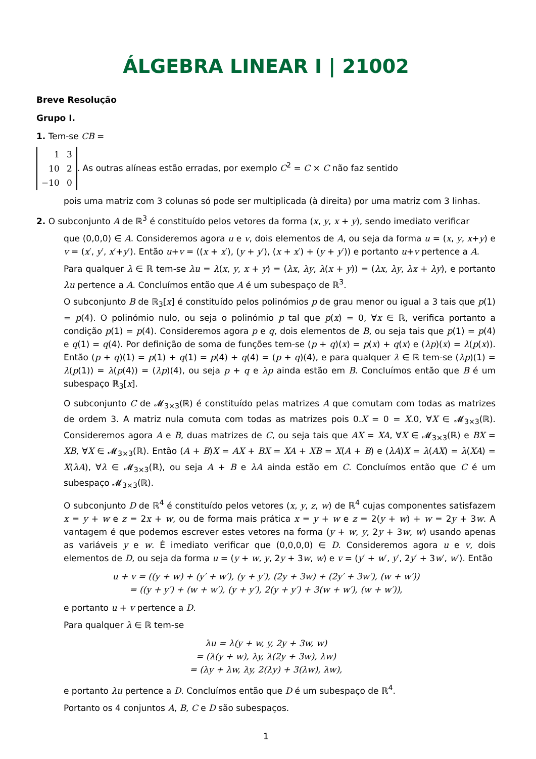ÁLGEBRA LINEAR I | 21002
Breve Resolução
Grupo I.
1. Tem-se CB =
| 1 | 3 |
| 10 | 2 |
| −10 | 0 |
. As outras alíneas estão erradas, por exemplo C<sup>2</sup> = C × C não faz sentido
pois uma matriz com 3 colunas só pode ser multiplicada (à direita) por uma matriz com 3 linhas.
2. O subconjunto A de ℝ<sup>3</sup> é constituído pelos vetores da forma (x, y, x + y), sendo imediato verificar
que (0,0,0) ∈ A. Consideremos agora u e v, dois elementos de A, ou seja da forma u = (x, y, x+y) e v = (x′, y′, x′+y′). Então u+v = ((x + x′), (y + y′), (x + x′) + (y + y′)) e portanto u+v pertence a A.
Para qualquer λ ∈ ℝ tem-se λu = λ(x, y, x + y) = (λx, λy, λ(x + y)) = (λx, λy, λx + λy), e portanto λu pertence a A. Concluímos então que A é um subespaço de ℝ<sup>3</sup>.
O subconjunto B de ℝ<sub>3</sub>[x] é constituído pelos polinómios p de grau menor ou igual a 3 tais que p(1) = p(4). O polinómio nulo, ou seja o polinómio p tal que p(x) = 0, ∀x ∈ ℝ, verifica portanto a condição p(1) = p(4). Consideremos agora p e q, dois elementos de B, ou seja tais que p(1) = p(4) e q(1) = q(4). Por definição de soma de funções tem-se (p + q)(x) = p(x) + q(x) e (λp)(x) = λ(p(x)). Então (p + q)(1) = p(1) + q(1) = p(4) + q(4) = (p + q)(4), e para qualquer λ ∈ ℝ tem-se (λp)(1) = λ(p(1)) = λ(p(4)) = (λp)(4), ou seja p + q e λp ainda estão em B. Concluímos então que B é um subespaço ℝ<sub>3</sub>[x].
O subconjunto C de 𝓜<sub>3×3</sub>(ℝ) é constituído pelas matrizes A que comutam com todas as matrizes de ordem 3. A matriz nula comuta com todas as matrizes pois 0.X = 0 = X.0, ∀X ∈ 𝓜<sub>3×3</sub>(ℝ). Consideremos agora A e B, duas matrizes de C, ou seja tais que AX = XA, ∀X ∈ 𝓜<sub>3×3</sub>(ℝ) e BX = XB, ∀X ∈ 𝓜<sub>3×3</sub>(ℝ). Então (A + B)X = AX + BX = XA + XB = X(A + B) e (λA)X = λ(AX) = λ(XA) = X(λA), ∀λ ∈ 𝓜<sub>3×3</sub>(ℝ), ou seja A + B e λA ainda estão em C. Concluímos então que C é um subespaço 𝓜<sub>3×3</sub>(ℝ).
O subconjunto D de ℝ<sup>4</sup> é constituído pelos vetores (x, y, z, w) de ℝ<sup>4</sup> cujas componentes satisfazem x = y + w e z = 2x + w, ou de forma mais prática x = y + w e z = 2(y + w) + w = 2y + 3w. A vantagem é que podemos escrever estes vetores na forma (y + w, y, 2y + 3w, w) usando apenas as variáveis y e w. É imediato verificar que (0,0,0,0) ∈ D. Consideremos agora u e v, dois elementos de D, ou seja da forma u = (y + w, y, 2y + 3w, w) e v = (y′ + w′, y′, 2y′ + 3w′, w′). Então
u + v = ((y + w) + (y′ + w′), (y + y′), (2y + 3w) + (2y′ + 3w′), (w + w′))
= ((y + y′) + (w + w′), (y + y′), 2(y + y′) + 3(w + w′), (w + w′)),
e portanto u + v pertence a D.
Para qualquer λ ∈ ℝ tem-se
λu = λ(y + w, y, 2y + 3w, w)
= (λ(y + w), λy, λ(2y + 3w), λw)
= (λy + λw, λy, 2(λy) + 3(λw), λw),
e portanto λu pertence a D. Concluímos então que D é um subespaço de ℝ<sup>4</sup>.
Portanto os 4 conjuntos A, B, C e D são subespaços.
1